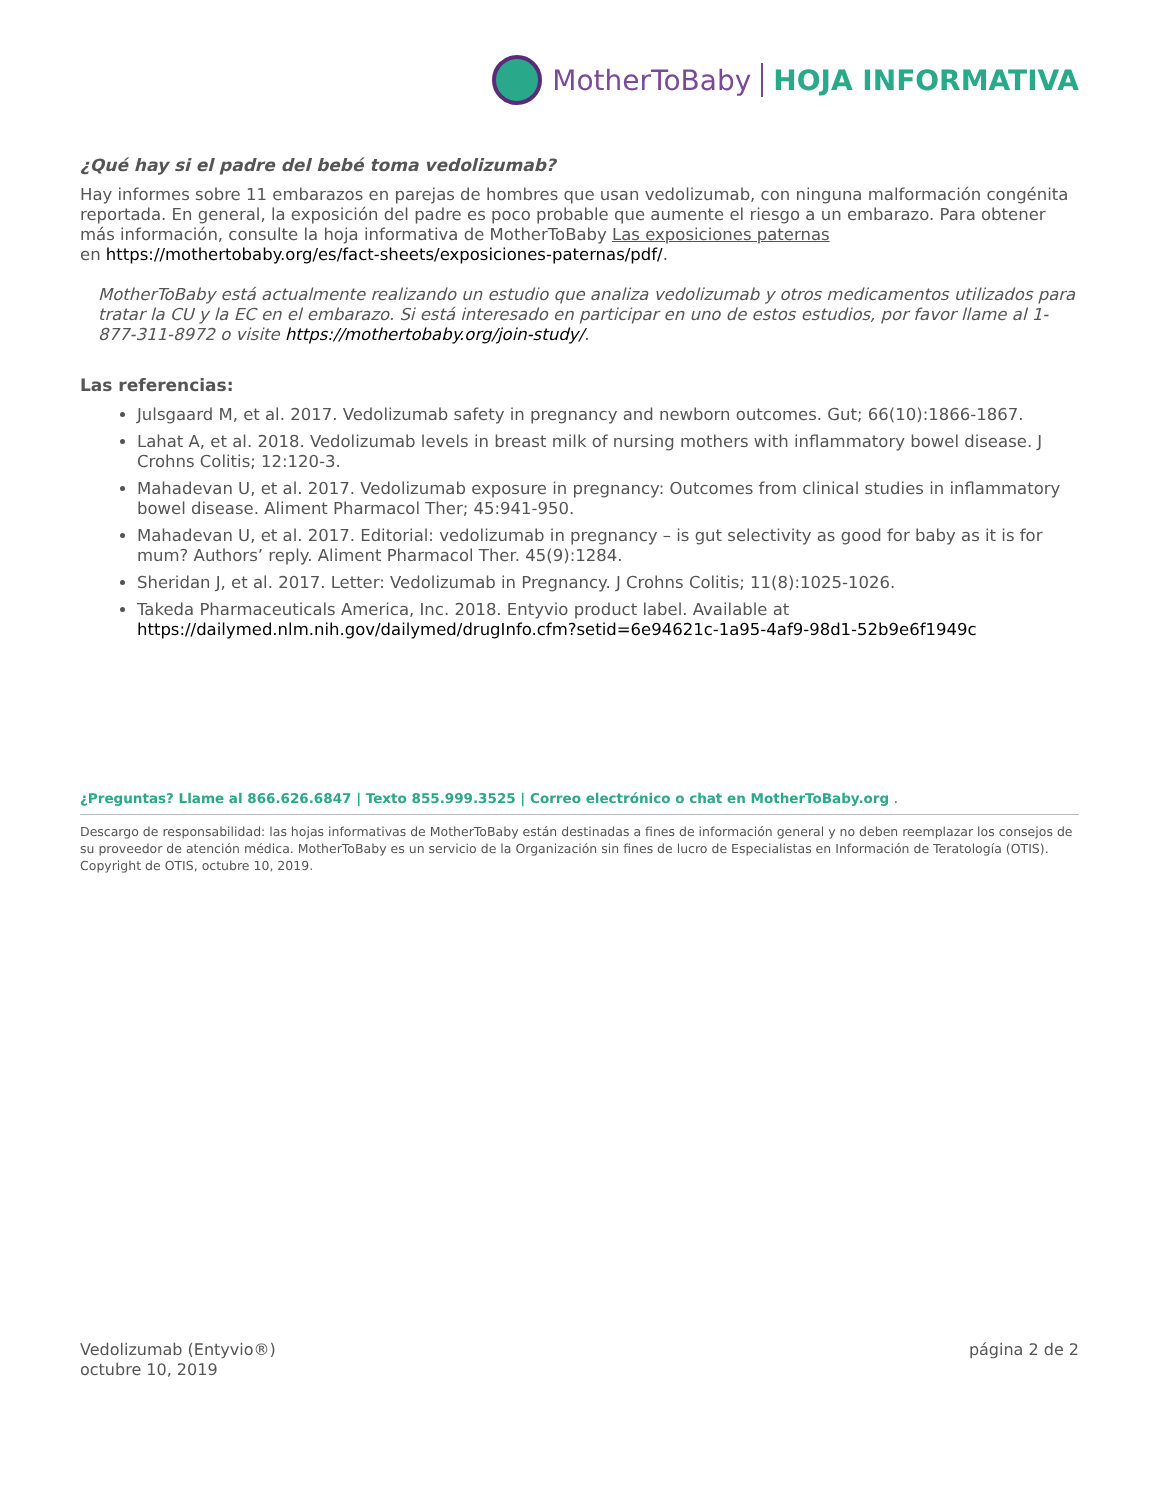MotherToBaby HOJA INFORMATIVA
¿Qué hay si el padre del bebé toma vedolizumab?
Hay informes sobre 11 embarazos en parejas de hombres que usan vedolizumab, con ninguna malformación congénita reportada. En general, la exposición del padre es poco probable que aumente el riesgo a un embarazo. Para obtener más información, consulte la hoja informativa de MotherToBaby Las exposiciones paternas
en https://mothertobaby.org/es/fact-sheets/exposiciones-paternas/pdf/.
MotherToBaby está actualmente realizando un estudio que analiza vedolizumab y otros medicamentos utilizados para tratar la CU y la EC en el embarazo. Si está interesado en participar en uno de estos estudios, por favor llame al 1-877-311-8972 o visite https://mothertobaby.org/join-study/.
Las referencias:
Julsgaard M, et al. 2017. Vedolizumab safety in pregnancy and newborn outcomes. Gut; 66(10):1866-1867.
Lahat A, et al. 2018. Vedolizumab levels in breast milk of nursing mothers with inflammatory bowel disease. J Crohns Colitis; 12:120-3.
Mahadevan U, et al. 2017. Vedolizumab exposure in pregnancy: Outcomes from clinical studies in inflammatory bowel disease. Aliment Pharmacol Ther; 45:941-950.
Mahadevan U, et al. 2017. Editorial: vedolizumab in pregnancy – is gut selectivity as good for baby as it is for mum? Authors’ reply. Aliment Pharmacol Ther. 45(9):1284.
Sheridan J, et al. 2017. Letter: Vedolizumab in Pregnancy. J Crohns Colitis; 11(8):1025-1026.
Takeda Pharmaceuticals America, Inc. 2018. Entyvio product label. Available at https://dailymed.nlm.nih.gov/dailymed/drugInfo.cfm?setid=6e94621c-1a95-4af9-98d1-52b9e6f1949c
¿Preguntas? Llame al 866.626.6847 | Texto 855.999.3525 | Correo electrónico o chat en MotherToBaby.org .
Descargo de responsabilidad: las hojas informativas de MotherToBaby están destinadas a fines de información general y no deben reemplazar los consejos de su proveedor de atención médica. MotherToBaby es un servicio de la Organización sin fines de lucro de Especialistas en Información de Teratología (OTIS). Copyright de OTIS, octubre 10, 2019.
Vedolizumab (Entyvio®)
octubre 10, 2019
página 2 de 2